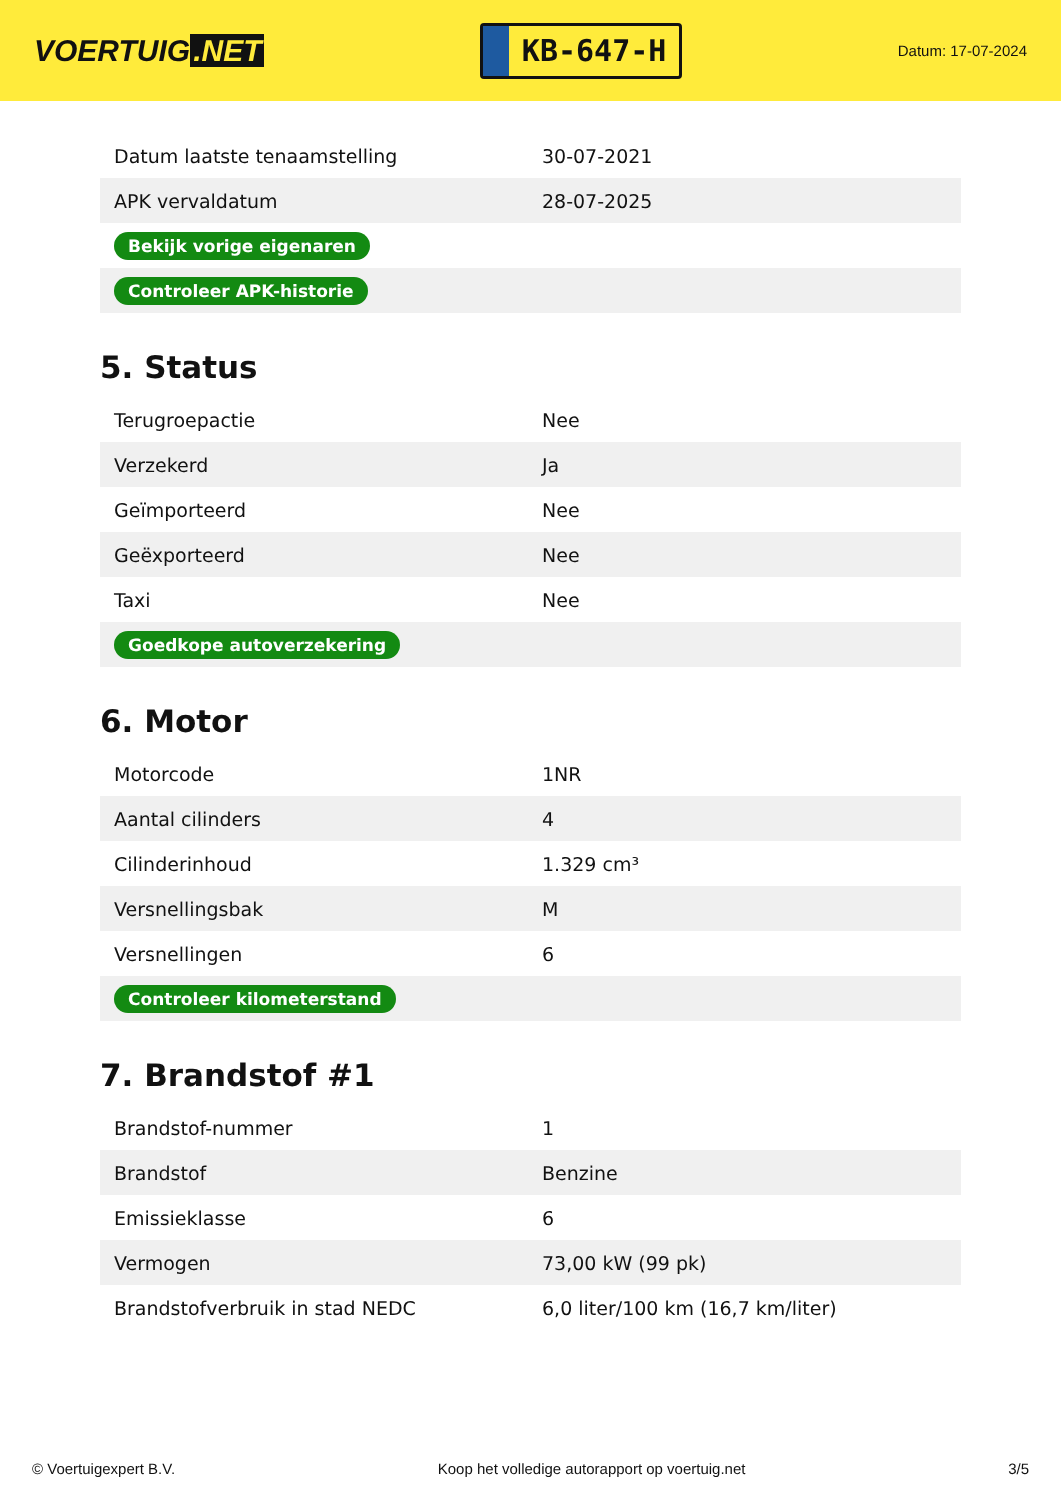VOERTUIG.NET
KB-647-H
Datum: 17-07-2024
| Datum laatste tenaamstelling | 30-07-2021 |
| APK vervaldatum | 28-07-2025 |
| Bekijk vorige eigenaren | |
| Controleer APK-historie | |
5. Status
| Terugroepactie | Nee |
| Verzekerd | Ja |
| Geïmporteerd | Nee |
| Geëxporteerd | Nee |
| Taxi | Nee |
| Goedkope autoverzekering | |
6. Motor
| Motorcode | 1NR |
| Aantal cilinders | 4 |
| Cilinderinhoud | 1.329 cm³ |
| Versnellingsbak | M |
| Versnellingen | 6 |
| Controleer kilometerstand | |
7. Brandstof #1
| Brandstof-nummer | 1 |
| Brandstof | Benzine |
| Emissieklasse | 6 |
| Vermogen | 73,00 kW (99 pk) |
| Brandstofverbruik in stad NEDC | 6,0 liter/100 km (16,7 km/liter) |
© Voertuigexpert B.V. Koop het volledige autorapport op voertuig.net 3/5